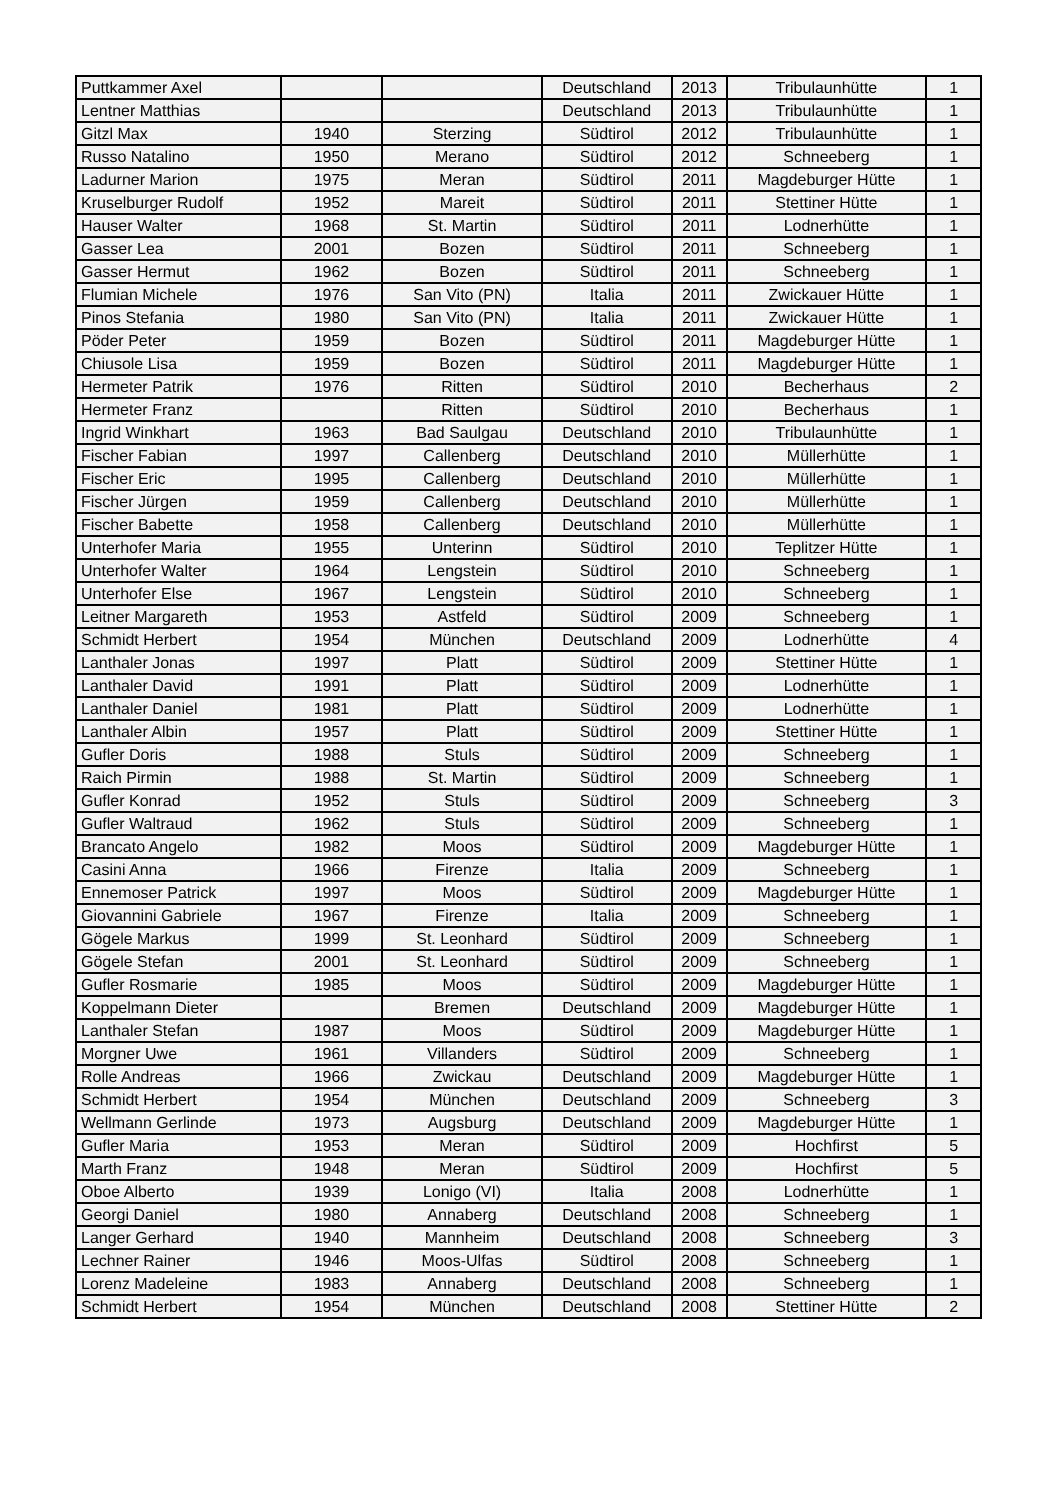| Puttkammer Axel | | | Deutschland | 2013 | Tribulaunhütte | 1 |
| Lentner Matthias | | | Deutschland | 2013 | Tribulaunhütte | 1 |
| Gitzl Max | 1940 | Sterzing | Südtirol | 2012 | Tribulaunhütte | 1 |
| Russo Natalino | 1950 | Merano | Südtirol | 2012 | Schneeberg | 1 |
| Ladurner Marion | 1975 | Meran | Südtirol | 2011 | Magdeburger Hütte | 1 |
| Kruselburger Rudolf | 1952 | Mareit | Südtirol | 2011 | Stettiner Hütte | 1 |
| Hauser Walter | 1968 | St. Martin | Südtirol | 2011 | Lodnerhütte | 1 |
| Gasser Lea | 2001 | Bozen | Südtirol | 2011 | Schneeberg | 1 |
| Gasser Hermut | 1962 | Bozen | Südtirol | 2011 | Schneeberg | 1 |
| Flumian Michele | 1976 | San Vito (PN) | Italia | 2011 | Zwickauer Hütte | 1 |
| Pinos Stefania | 1980 | San Vito (PN) | Italia | 2011 | Zwickauer Hütte | 1 |
| Pöder Peter | 1959 | Bozen | Südtirol | 2011 | Magdeburger Hütte | 1 |
| Chiusole Lisa | 1959 | Bozen | Südtirol | 2011 | Magdeburger Hütte | 1 |
| Hermeter Patrik | 1976 | Ritten | Südtirol | 2010 | Becherhaus | 2 |
| Hermeter Franz | | Ritten | Südtirol | 2010 | Becherhaus | 1 |
| Ingrid Winkhart | 1963 | Bad Saulgau | Deutschland | 2010 | Tribulaunhütte | 1 |
| Fischer Fabian | 1997 | Callenberg | Deutschland | 2010 | Müllerhütte | 1 |
| Fischer Eric | 1995 | Callenberg | Deutschland | 2010 | Müllerhütte | 1 |
| Fischer Jürgen | 1959 | Callenberg | Deutschland | 2010 | Müllerhütte | 1 |
| Fischer Babette | 1958 | Callenberg | Deutschland | 2010 | Müllerhütte | 1 |
| Unterhofer Maria | 1955 | Unterinn | Südtirol | 2010 | Teplitzer Hütte | 1 |
| Unterhofer Walter | 1964 | Lengstein | Südtirol | 2010 | Schneeberg | 1 |
| Unterhofer Else | 1967 | Lengstein | Südtirol | 2010 | Schneeberg | 1 |
| Leitner Margareth | 1953 | Astfeld | Südtirol | 2009 | Schneeberg | 1 |
| Schmidt Herbert | 1954 | München | Deutschland | 2009 | Lodnerhütte | 4 |
| Lanthaler Jonas | 1997 | Platt | Südtirol | 2009 | Stettiner Hütte | 1 |
| Lanthaler David | 1991 | Platt | Südtirol | 2009 | Lodnerhütte | 1 |
| Lanthaler Daniel | 1981 | Platt | Südtirol | 2009 | Lodnerhütte | 1 |
| Lanthaler Albin | 1957 | Platt | Südtirol | 2009 | Stettiner Hütte | 1 |
| Gufler Doris | 1988 | Stuls | Südtirol | 2009 | Schneeberg | 1 |
| Raich Pirmin | 1988 | St. Martin | Südtirol | 2009 | Schneeberg | 1 |
| Gufler Konrad | 1952 | Stuls | Südtirol | 2009 | Schneeberg | 3 |
| Gufler Waltraud | 1962 | Stuls | Südtirol | 2009 | Schneeberg | 1 |
| Brancato Angelo | 1982 | Moos | Südtirol | 2009 | Magdeburger Hütte | 1 |
| Casini Anna | 1966 | Firenze | Italia | 2009 | Schneeberg | 1 |
| Ennemoser Patrick | 1997 | Moos | Südtirol | 2009 | Magdeburger Hütte | 1 |
| Giovannini Gabriele | 1967 | Firenze | Italia | 2009 | Schneeberg | 1 |
| Gögele Markus | 1999 | St. Leonhard | Südtirol | 2009 | Schneeberg | 1 |
| Gögele Stefan | 2001 | St. Leonhard | Südtirol | 2009 | Schneeberg | 1 |
| Gufler Rosmarie | 1985 | Moos | Südtirol | 2009 | Magdeburger Hütte | 1 |
| Koppelmann Dieter | | Bremen | Deutschland | 2009 | Magdeburger Hütte | 1 |
| Lanthaler Stefan | 1987 | Moos | Südtirol | 2009 | Magdeburger Hütte | 1 |
| Morgner Uwe | 1961 | Villanders | Südtirol | 2009 | Schneeberg | 1 |
| Rolle Andreas | 1966 | Zwickau | Deutschland | 2009 | Magdeburger Hütte | 1 |
| Schmidt Herbert | 1954 | München | Deutschland | 2009 | Schneeberg | 3 |
| Wellmann Gerlinde | 1973 | Augsburg | Deutschland | 2009 | Magdeburger Hütte | 1 |
| Gufler Maria | 1953 | Meran | Südtirol | 2009 | Hochfirst | 5 |
| Marth Franz | 1948 | Meran | Südtirol | 2009 | Hochfirst | 5 |
| Oboe Alberto | 1939 | Lonigo (VI) | Italia | 2008 | Lodnerhütte | 1 |
| Georgi Daniel | 1980 | Annaberg | Deutschland | 2008 | Schneeberg | 1 |
| Langer Gerhard | 1940 | Mannheim | Deutschland | 2008 | Schneeberg | 3 |
| Lechner Rainer | 1946 | Moos-Ulfas | Südtirol | 2008 | Schneeberg | 1 |
| Lorenz Madeleine | 1983 | Annaberg | Deutschland | 2008 | Schneeberg | 1 |
| Schmidt Herbert | 1954 | München | Deutschland | 2008 | Stettiner Hütte | 2 |